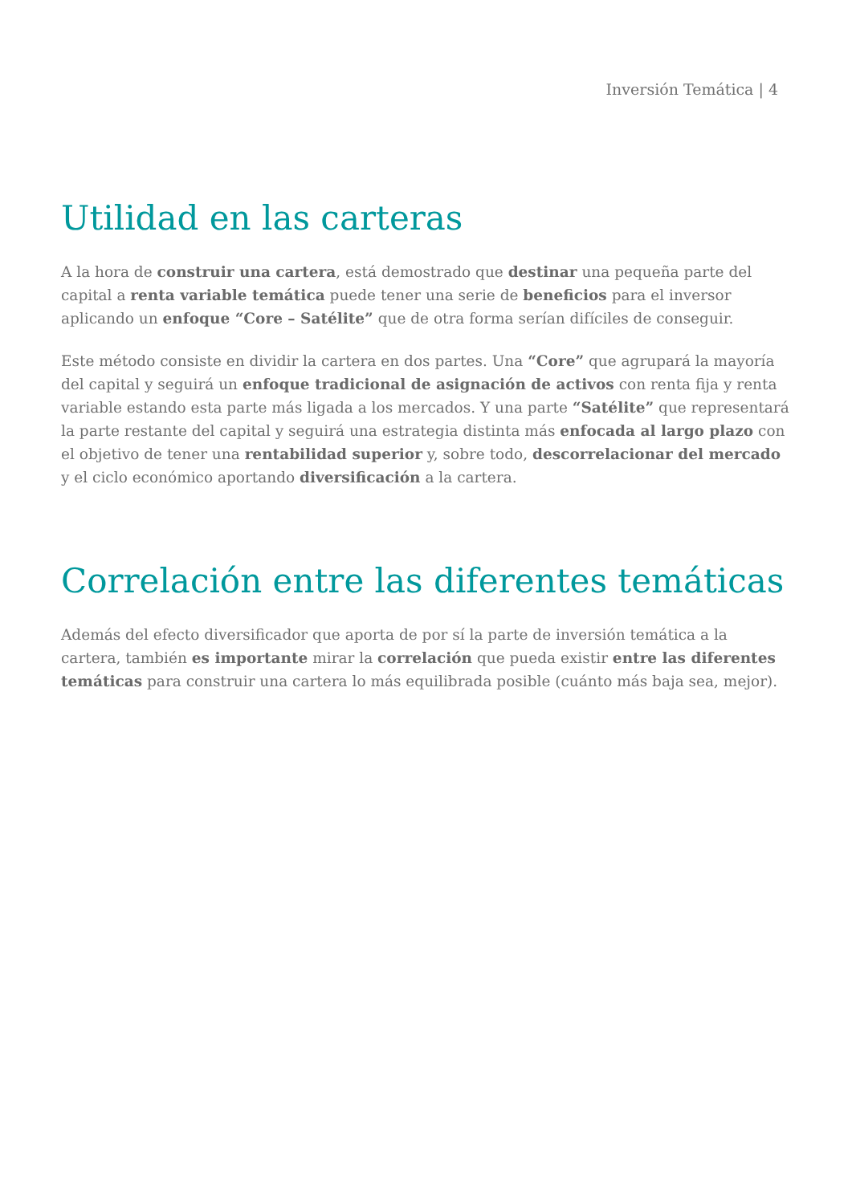Inversión Temática | 4
Utilidad en las carteras
A la hora de construir una cartera, está demostrado que destinar una pequeña parte del capital a renta variable temática puede tener una serie de beneficios para el inversor aplicando un enfoque “Core – Satélite” que de otra forma serían difíciles de conseguir.
Este método consiste en dividir la cartera en dos partes. Una “Core” que agrupará la mayoría del capital y seguirá un enfoque tradicional de asignación de activos con renta fija y renta variable estando esta parte más ligada a los mercados. Y una parte “Satélite” que representará la parte restante del capital y seguirá una estrategia distinta más enfocada al largo plazo con el objetivo de tener una rentabilidad superior y, sobre todo, descorrelacionar del mercado y el ciclo económico aportando diversificación a la cartera.
Correlación entre las diferentes temáticas
Además del efecto diversificador que aporta de por sí la parte de inversión temática a la cartera, también es importante mirar la correlación que pueda existir entre las diferentes temáticas para construir una cartera lo más equilibrada posible (cuánto más baja sea, mejor).